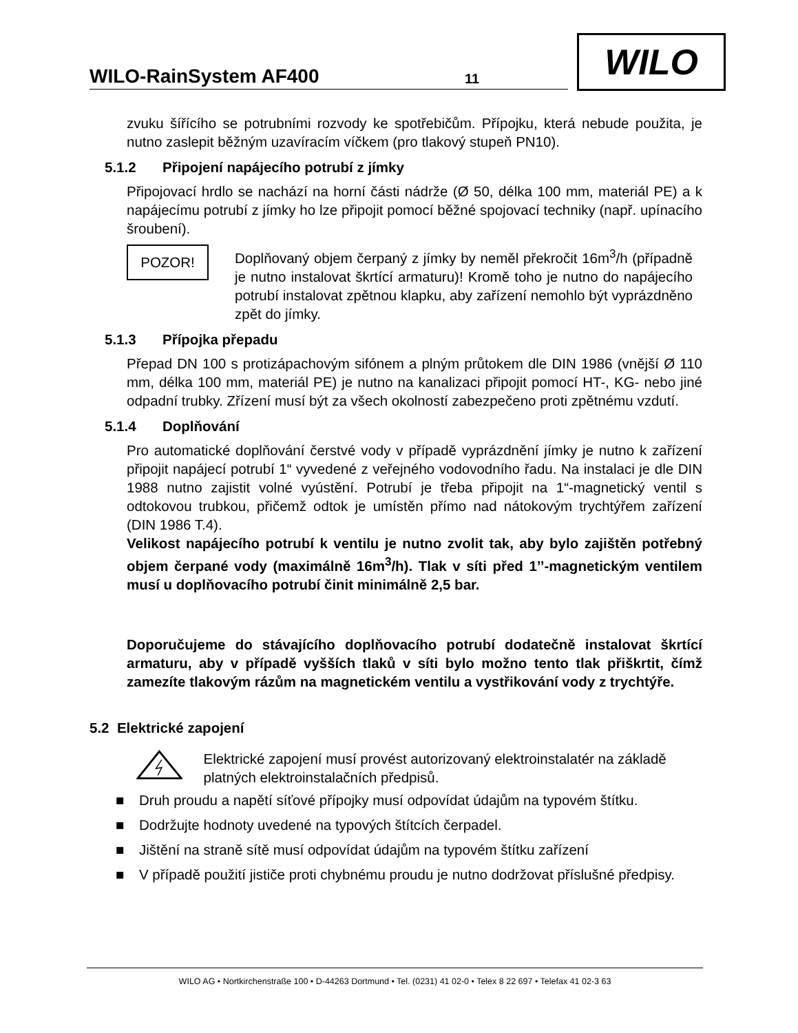WILO-RainSystem AF400 11
WILO
zvuku šířícího se potrubními rozvody ke spotřebičům. Přípojku, která nebude použita, je nutno zaslepit běžným uzavíracím víčkem (pro tlakový stupeň PN10).
5.1.2 Připojení napájecího potrubí z jímky
Připojovací hrdlo se nachází na horní části nádrže (Ø 50, délka 100 mm, materiál PE) a k napájecímu potrubí z jímky ho lze připojit pomocí běžné spojovací techniky (např. upínacího šroubení).
POZOR!
Doplňovaný objem čerpaný z jímky by neměl překročit 16m<sup>3</sup>/h (případně je nutno instalovat škrtící armaturu)! Kromě toho je nutno do napájecího potrubí instalovat zpětnou klapku, aby zařízení nemohlo být vyprázdněno zpět do jímky.
5.1.3 Přípojka přepadu
Přepad DN 100 s protizápachovým sifónem a plným průtokem dle DIN 1986 (vnější Ø 110 mm, délka 100 mm, materiál PE) je nutno na kanalizaci připojit pomocí HT-, KG- nebo jiné odpadní trubky. Zřízení musí být za všech okolností zabezpečeno proti zpětnému vzdutí.
5.1.4 Doplňování
Pro automatické doplňování čerstvé vody v případě vyprázdnění jímky je nutno k zařízení připojit napájecí potrubí 1“ vyvedené z veřejného vodovodního řadu. Na instalaci je dle DIN 1988 nutno zajistit volné vyústění. Potrubí je třeba připojit na 1“-magnetický ventil s odtokovou trubkou, přičemž odtok je umístěn přímo nad nátokovým trychtýřem zařízení (DIN 1986 T.4).
Velikost napájecího potrubí k ventilu je nutno zvolit tak, aby bylo zajištěn potřebný objem čerpané vody (maximálně 16m<sup>3</sup>/h). Tlak v síti před 1’’-magnetickým ventilem musí u doplňovacího potrubí činit minimálně 2,5 bar.
Doporučujeme do stávajícího doplňovacího potrubí dodatečně instalovat škrtící armaturu, aby v případě vyšších tlaků v síti bylo možno tento tlak přiškrtit, čímž zamezíte tlakovým rázům na magnetickém ventilu a vystřikování vody z trychtýře.
5.2 Elektrické zapojení
Elektrické zapojení musí provést autorizovaný elektroinstalatér na základě platných elektroinstalačních předpisů.
■ Druh proudu a napětí síťové přípojky musí odpovídat údajům na typovém štítku.
■ Dodržujte hodnoty uvedené na typových štítcích čerpadel.
■ Jištění na straně sítě musí odpovídat údajům na typovém štítku zařízení
■ V případě použití jističe proti chybnému proudu je nutno dodržovat příslušné předpisy.
WILO AG • Nortkirchenstraße 100 • D-44263 Dortmund • Tel. (0231) 41 02-0 • Telex 8 22 697 • Telefax 41 02-3 63